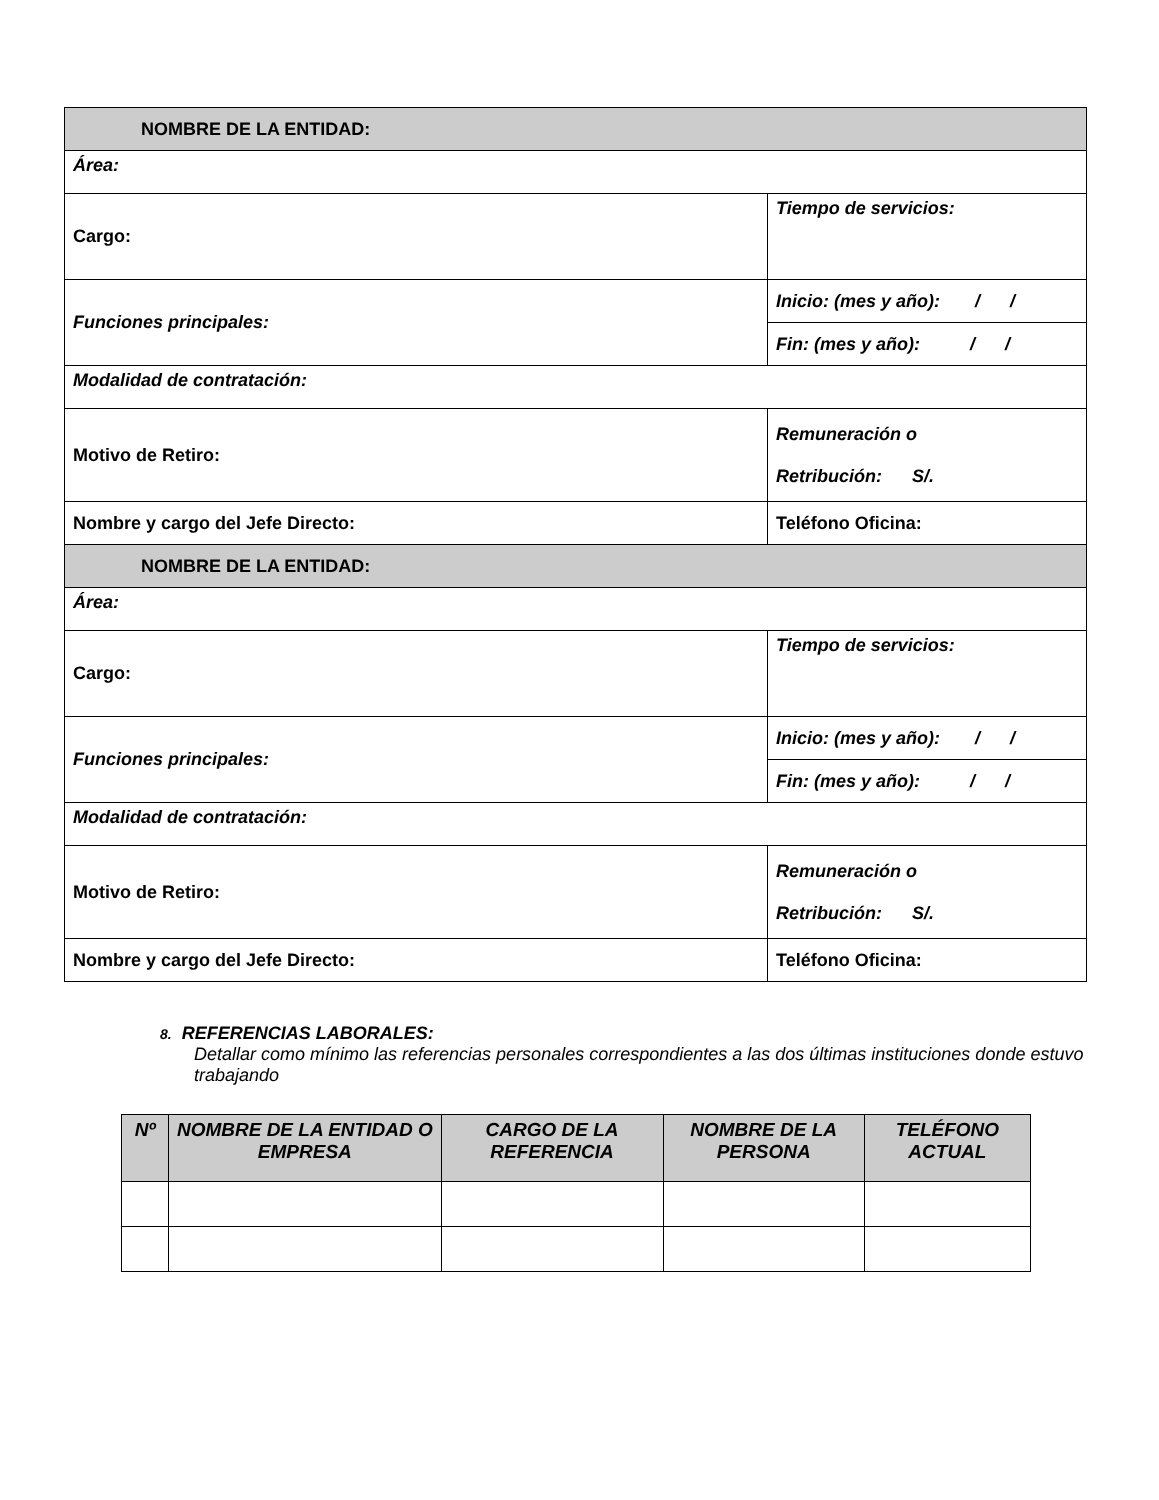| NOMBRE DE LA ENTIDAD: | |
| Área: | |
| Cargo: | Tiempo de servicios: |
| Funciones principales: | Inicio: (mes y año): / / |
| | Fin: (mes y año): / / |
| Modalidad de contratación: | |
| Motivo de Retiro: | Remuneración o Retribución: S/. |
| Nombre y cargo del Jefe Directo: | Teléfono Oficina: |
| NOMBRE DE LA ENTIDAD: | |
| Área: | |
| Cargo: | Tiempo de servicios: |
| Funciones principales: | Inicio: (mes y año): / / |
| | Fin: (mes y año): / / |
| Modalidad de contratación: | |
| Motivo de Retiro: | Remuneración o Retribución: S/. |
| Nombre y cargo del Jefe Directo: | Teléfono Oficina: |
8. REFERENCIAS LABORALES:
Detallar como mínimo las referencias personales correspondientes a las dos últimas instituciones donde estuvo trabajando
| Nº | NOMBRE DE LA ENTIDAD O EMPRESA | CARGO DE LA REFERENCIA | NOMBRE DE LA PERSONA | TELÉFONO ACTUAL |
| --- | --- | --- | --- | --- |